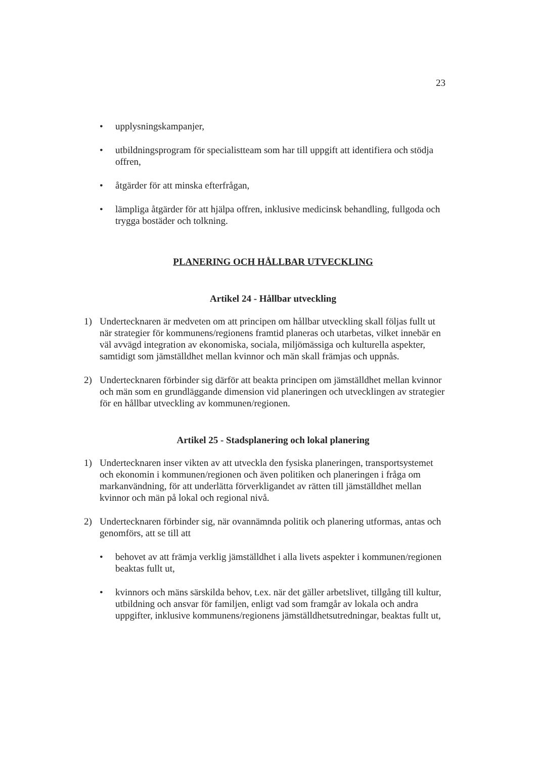23
• upplysningskampanjer,
• utbildningsprogram för specialistteam som har till uppgift att identifiera och stödja offren,
• åtgärder för att minska efterfrågan,
• lämpliga åtgärder för att hjälpa offren, inklusive medicinsk behandling, fullgoda och trygga bostäder och tolkning.
PLANERING OCH HÅLLBAR UTVECKLING
Artikel 24 - Hållbar utveckling
1) Undertecknaren är medveten om att principen om hållbar utveckling skall följas fullt ut när strategier för kommunens/regionens framtid planeras och utarbetas, vilket innebär en väl avvägd integration av ekonomiska, sociala, miljömässiga och kulturella aspekter, samtidigt som jämställdhet mellan kvinnor och män skall främjas och uppnås.
2) Undertecknaren förbinder sig därför att beakta principen om jämställdhet mellan kvinnor och män som en grundläggande dimension vid planeringen och utvecklingen av strategier för en hållbar utveckling av kommunen/regionen.
Artikel 25 - Stadsplanering och lokal planering
1) Undertecknaren inser vikten av att utveckla den fysiska planeringen, transportsystemet och ekonomin i kommunen/regionen och även politiken och planeringen i fråga om markanvändning, för att underlätta förverkligandet av rätten till jämställdhet mellan kvinnor och män på lokal och regional nivå.
2) Undertecknaren förbinder sig, när ovannämnda politik och planering utformas, antas och genomförs, att se till att
• behovet av att främja verklig jämställdhet i alla livets aspekter i kommunen/regionen beaktas fullt ut,
• kvinnors och mäns särskilda behov, t.ex. när det gäller arbetslivet, tillgång till kultur, utbildning och ansvar för familjen, enligt vad som framgår av lokala och andra uppgifter, inklusive kommunens/regionens jämställdhetsutredningar, beaktas fullt ut,